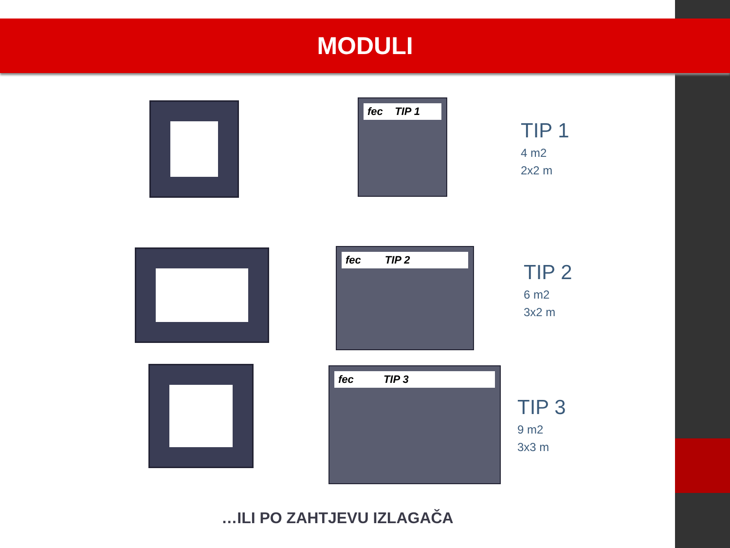MODULI
fec TIP 1
TIP 1
4 m2
2x2 m
fec TIP 2
TIP 2
6 m2
3x2 m
fec TIP 3
TIP 3
9 m2
3x3 m
…ILI PO ZAHTJEVU IZLAGAČA